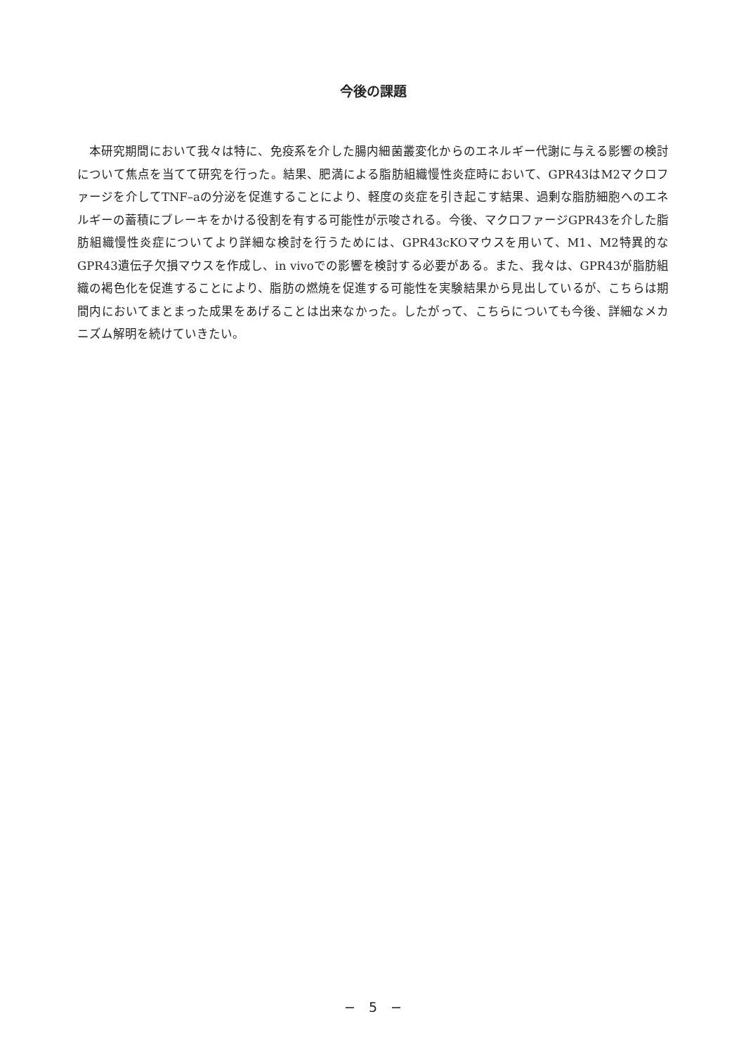今後の課題
本研究期間において我々は特に、免疫系を介した腸内細菌叢変化からのエネルギー代謝に与える影響の検討について焦点を当てて研究を行った。結果、肥満による脂肪組織慢性炎症時において、GPR43はM2マクロファージを介してTNF–aの分泌を促進することにより、軽度の炎症を引き起こす結果、過剰な脂肪細胞へのエネルギーの蓄積にブレーキをかける役割を有する可能性が示唆される。今後、マクロファージGPR43を介した脂肪組織慢性炎症についてより詳細な検討を行うためには、GPR43cKOマウスを用いて、M1、M2特異的なGPR43遺伝子欠損マウスを作成し、in vivoでの影響を検討する必要がある。また、我々は、GPR43が脂肪組織の褐色化を促進することにより、脂肪の燃焼を促進する可能性を実験結果から見出しているが、こちらは期間内においてまとまった成果をあげることは出来なかった。したがって、こちらについても今後、詳細なメカニズム解明を続けていきたい。
−　5　−